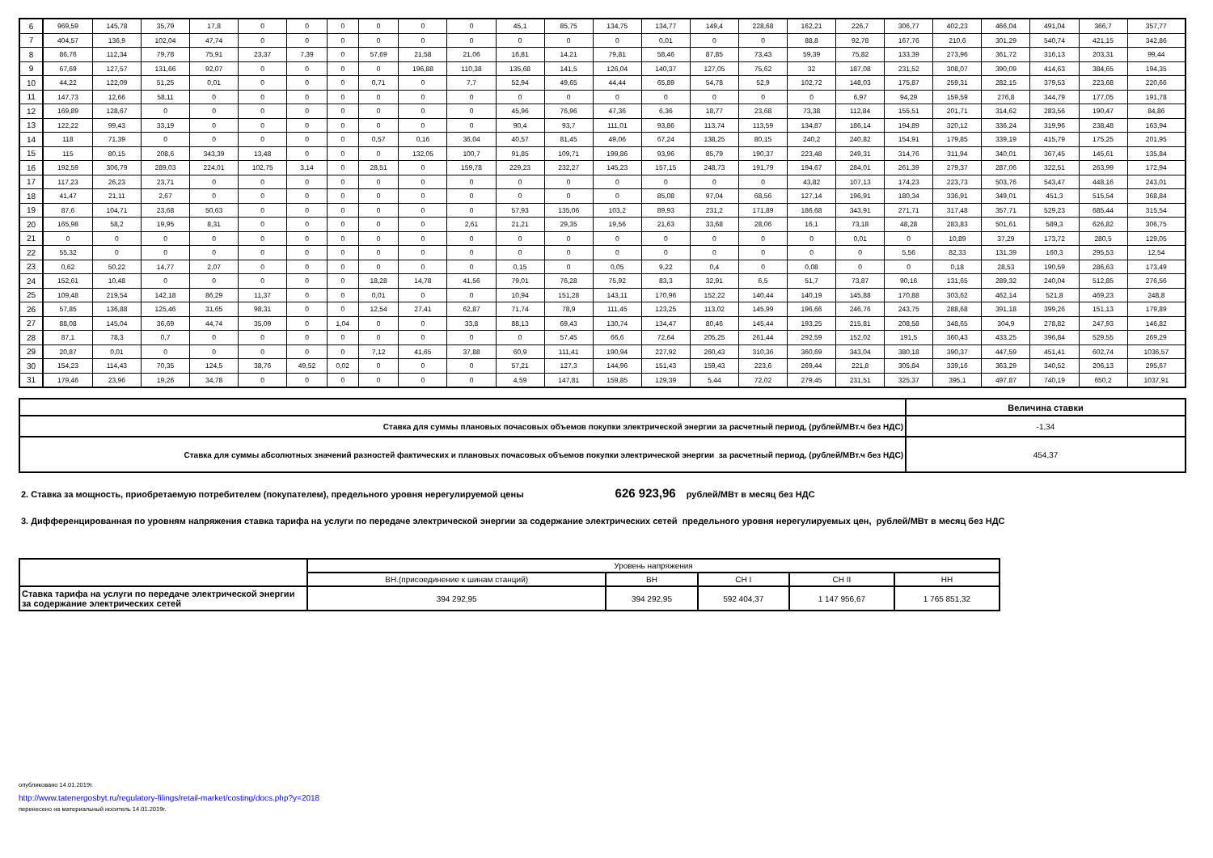| 6 | 969,59 | 145,78 | 35,79 | 17,8 | 0 | 0 | 0 | 0 | 0 | 0 | 45,1 | 85,75 | 134,75 | 134,77 | 149,4 | 228,68 | 162,21 | 226,7 | 306,77 | 402,23 | 466,04 | 491,04 | 366,7 | 357,77 |
| 7 | 404,57 | 136,9 | 102,04 | 47,74 | 0 | 0 | 0 | 0 | 0 | 0 | 0 | 0 | 0 | 0,01 | 0 | 0 | 88,8 | 92,78 | 167,76 | 210,6 | 301,29 | 540,74 | 421,15 | 342,86 |
| 8 | 86,76 | 112,34 | 79,78 | 75,91 | 23,37 | 7,39 | 0 | 57,69 | 21,58 | 21,06 | 16,81 | 14,21 | 79,81 | 58,46 | 87,85 | 73,43 | 59,39 | 75,82 | 133,39 | 273,96 | 361,72 | 316,13 | 203,31 | 99,44 |
| 9 | 67,69 | 127,57 | 131,66 | 92,07 | 0 | 0 | 0 | 0 | 196,88 | 110,38 | 135,68 | 141,5 | 126,04 | 140,37 | 127,05 | 75,62 | 32 | 187,08 | 231,52 | 308,07 | 390,09 | 414,63 | 384,65 | 194,35 |
| 10 | 44,22 | 122,09 | 51,25 | 0,01 | 0 | 0 | 0 | 0,71 | 0 | 7,7 | 52,94 | 49,65 | 44,44 | 65,89 | 54,78 | 52,9 | 102,72 | 148,03 | 175,87 | 259,31 | 282,15 | 379,53 | 223,68 | 220,66 |
| 11 | 147,73 | 12,66 | 58,11 | 0 | 0 | 0 | 0 | 0 | 0 | 0 | 0 | 0 | 0 | 0 | 0 | 0 | 0 | 6,97 | 94,29 | 159,59 | 276,8 | 344,79 | 177,05 | 191,78 |
| 12 | 169,89 | 128,67 | 0 | 0 | 0 | 0 | 0 | 0 | 0 | 0 | 45,96 | 76,96 | 47,36 | 6,36 | 18,77 | 23,68 | 73,38 | 112,84 | 155,51 | 201,71 | 314,62 | 283,56 | 190,47 | 84,86 |
| 13 | 122,22 | 99,43 | 33,19 | 0 | 0 | 0 | 0 | 0 | 0 | 0 | 90,4 | 93,7 | 111,01 | 93,86 | 113,74 | 113,59 | 134,87 | 186,14 | 194,89 | 320,12 | 336,24 | 319,96 | 238,48 | 163,94 |
| 14 | 118 | 71,39 | 0 | 0 | 0 | 0 | 0 | 0,57 | 0,16 | 36,04 | 40,57 | 81,45 | 49,06 | 67,24 | 138,25 | 80,15 | 240,2 | 240,82 | 154,91 | 179,85 | 339,19 | 415,79 | 175,25 | 201,95 |
| 15 | 115 | 80,15 | 208,6 | 343,39 | 13,48 | 0 | 0 | 0 | 132,05 | 100,7 | 91,85 | 109,71 | 199,86 | 93,96 | 85,79 | 190,37 | 223,48 | 249,31 | 314,76 | 311,94 | 340,01 | 367,45 | 145,61 | 135,84 |
| 16 | 192,59 | 306,79 | 289,03 | 224,01 | 102,75 | 3,14 | 0 | 28,51 | 0 | 159,78 | 229,23 | 232,27 | 145,23 | 157,15 | 248,73 | 191,79 | 194,67 | 284,01 | 261,39 | 279,37 | 287,06 | 322,51 | 263,99 | 172,94 |
| 17 | 117,23 | 26,23 | 23,71 | 0 | 0 | 0 | 0 | 0 | 0 | 0 | 0 | 0 | 0 | 0 | 0 | 0 | 43,82 | 107,13 | 174,23 | 223,73 | 503,76 | 543,47 | 448,16 | 243,01 |
| 18 | 41,47 | 21,11 | 2,67 | 0 | 0 | 0 | 0 | 0 | 0 | 0 | 0 | 0 | 0 | 85,08 | 97,04 | 68,56 | 127,14 | 196,91 | 180,34 | 336,91 | 349,01 | 451,3 | 515,54 | 368,84 |
| 19 | 87,6 | 104,71 | 23,68 | 50,63 | 0 | 0 | 0 | 0 | 0 | 0 | 57,93 | 135,06 | 103,2 | 89,93 | 231,2 | 171,89 | 186,68 | 343,91 | 271,71 | 317,48 | 357,71 | 529,23 | 685,44 | 315,54 |
| 20 | 165,98 | 58,2 | 19,95 | 8,31 | 0 | 0 | 0 | 0 | 0 | 2,61 | 21,21 | 29,35 | 19,56 | 21,63 | 33,68 | 28,06 | 16,1 | 73,18 | 48,28 | 283,83 | 501,61 | 589,3 | 626,82 | 306,75 |
| 21 | 0 | 0 | 0 | 0 | 0 | 0 | 0 | 0 | 0 | 0 | 0 | 0 | 0 | 0 | 0 | 0 | 0 | 0,01 | 0 | 10,89 | 37,29 | 173,72 | 280,5 | 129,05 |
| 22 | 55,32 | 0 | 0 | 0 | 0 | 0 | 0 | 0 | 0 | 0 | 0 | 0 | 0 | 0 | 0 | 0 | 0 | 0 | 5,56 | 82,33 | 131,39 | 160,3 | 295,53 | 12,54 |
| 23 | 0,62 | 50,22 | 14,77 | 2,07 | 0 | 0 | 0 | 0 | 0 | 0 | 0,15 | 0 | 0,05 | 9,22 | 0,4 | 0 | 0,08 | 0 | 0 | 0,18 | 28,53 | 190,59 | 286,63 | 173,49 |
| 24 | 152,61 | 10,48 | 0 | 0 | 0 | 0 | 0 | 18,28 | 14,78 | 41,56 | 79,01 | 76,28 | 75,92 | 83,3 | 32,91 | 6,5 | 51,7 | 73,87 | 90,16 | 131,65 | 289,32 | 240,04 | 512,85 | 276,56 |
| 25 | 109,48 | 219,54 | 142,18 | 86,29 | 11,37 | 0 | 0 | 0,01 | 0 | 0 | 10,94 | 151,28 | 143,11 | 170,96 | 152,22 | 140,44 | 140,19 | 145,88 | 170,88 | 303,62 | 462,14 | 521,8 | 469,23 | 248,8 |
| 26 | 57,85 | 136,88 | 125,46 | 31,65 | 98,31 | 0 | 0 | 12,54 | 27,41 | 62,87 | 71,74 | 78,9 | 111,45 | 123,25 | 113,02 | 145,99 | 196,66 | 246,76 | 243,75 | 288,68 | 391,18 | 399,26 | 151,13 | 179,89 |
| 27 | 88,08 | 145,04 | 36,69 | 44,74 | 35,09 | 0 | 1,04 | 0 | 0 | 33,8 | 88,13 | 69,43 | 130,74 | 134,47 | 80,46 | 145,44 | 193,25 | 215,81 | 208,58 | 348,65 | 304,9 | 278,82 | 247,93 | 146,82 |
| 28 | 87,1 | 78,3 | 0,7 | 0 | 0 | 0 | 0 | 0 | 0 | 0 | 0 | 57,45 | 66,6 | 72,64 | 205,25 | 261,44 | 292,59 | 152,02 | 191,5 | 360,43 | 433,25 | 396,84 | 529,55 | 269,29 |
| 29 | 20,87 | 0,01 | 0 | 0 | 0 | 0 | 0 | 7,12 | 41,65 | 37,88 | 60,9 | 111,41 | 190,94 | 227,92 | 260,43 | 310,36 | 360,69 | 343,04 | 380,18 | 390,37 | 447,59 | 451,41 | 602,74 | 1036,57 |
| 30 | 154,23 | 114,43 | 70,35 | 124,5 | 38,76 | 49,52 | 0,02 | 0 | 0 | 0 | 57,21 | 127,3 | 144,96 | 151,43 | 159,43 | 223,6 | 269,44 | 221,8 | 305,84 | 339,16 | 363,29 | 340,52 | 206,13 | 295,67 |
| 31 | 179,46 | 23,96 | 19,26 | 34,78 | 0 | 0 | 0 | 0 | 0 | 0 | 4,59 | 147,81 | 159,85 | 129,39 | 5,44 | 72,02 | 279,45 | 231,51 | 325,37 | 395,1 | 497,87 | 740,19 | 650,2 | 1037,91 |
| | Величина ставки |
| Ставка для суммы плановых почасовых объемов покупки электрической энергии за расчетный период, (рублей/МВт.ч без НДС) | -1,34 |
| Ставка для суммы абсолютных значений разностей фактических и плановых почасовых объемов покупки электрической энергии за расчетный период, (рублей/МВт.ч без НДС) | 454,37 |
2. Ставка за мощность, приобретаемую потребителем (покупателем), предельного уровня нерегулируемой цены 626 923,96 рублей/МВт в месяц без НДС
3. Дифференцированная по уровням напряжения ставка тарифа на услуги по передаче электрической энергии за содержание электрических сетей предельного уровня нерегулируемых цен, рублей/МВт в месяц без НДС
| | Уровень напряжения | | | | |
| | ВН.(присоединение к шинам станций) | ВН | СН I | СН II | НН |
| Ставка тарифа на услуги по передаче электрической энергии за содержание электрических сетей | 394 292,95 | 394 292,95 | 592 404,37 | 1 147 956,67 | 1 765 851,32 |
опубликовано 14.01.2019г.
http://www.tatenergosbyt.ru/regulatory-filings/retail-market/costing/docs.php?y=2018
перенесено на материальный носитель 14.01.2019г.